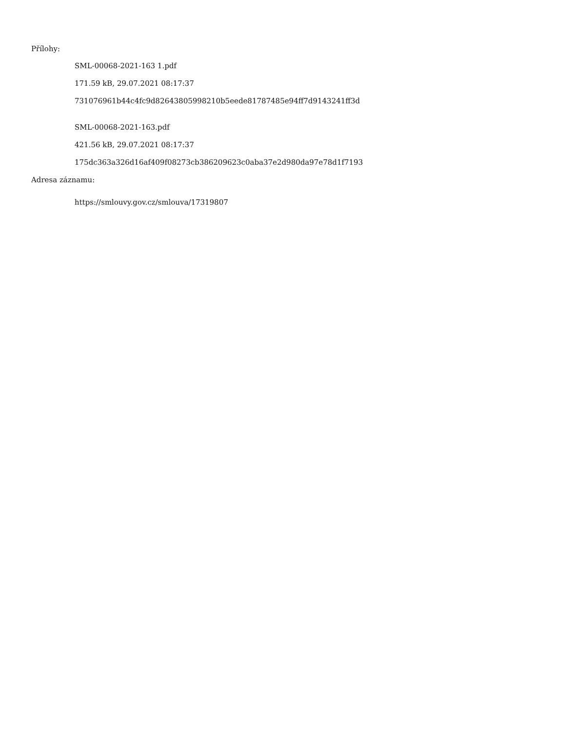Přílohy:
SML-00068-2021-163 1.pdf
171.59 kB, 29.07.2021 08:17:37
731076961b44c4fc9d82643805998210b5eede81787485e94ff7d9143241ff3d
SML-00068-2021-163.pdf
421.56 kB, 29.07.2021 08:17:37
175dc363a326d16af409f08273cb386209623c0aba37e2d980da97e78d1f7193
Adresa záznamu:
https://smlouvy.gov.cz/smlouva/17319807